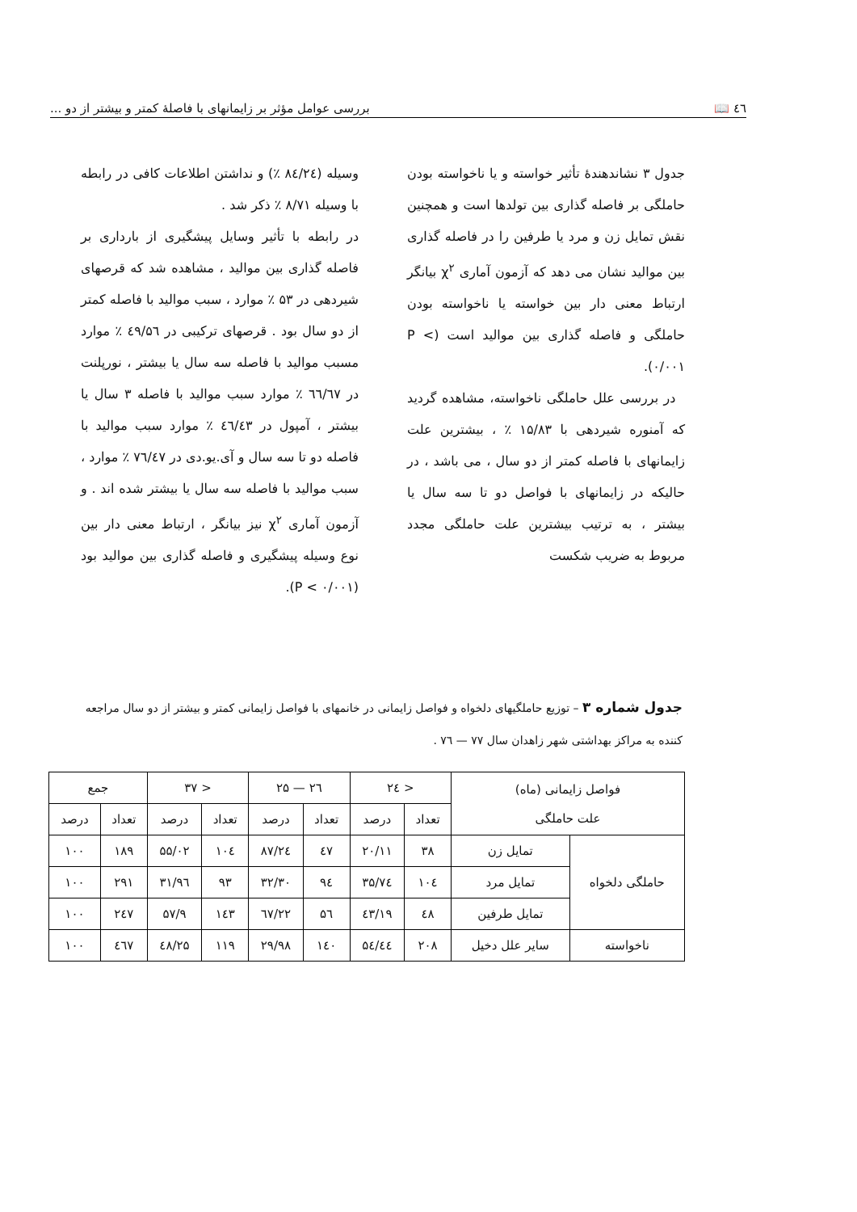٤٦ 📖 بررسی عوامل مؤثر بر زایمانهای با فاصلهٔ کمتر و بیشتر از دو ...
جدول ۳ نشاندهندهٔ تأثیر خواسته و یا ناخواسته بودن حاملگی بر فاصله گذاری بین تولدها است و همچنین نقش تمایل زن و مرد یا طرفین را در فاصله گذاری بین موالید نشان می دهد که آزمون آماری χ<sup>۲</sup> بیانگر ارتباط معنی دار بین خواسته یا ناخواسته بودن حاملگی و فاصله گذاری بین موالید است (P < ۰/۰۰۱).
در بررسی علل حاملگی ناخواسته، مشاهده گردید که آمنوره شیردهی با ۱۵/۸۳ ٪ ، بیشترین علت زایمانهای با فاصله کمتر از دو سال ، می باشد ، در حالیکه در زایمانهای با فواصل دو تا سه سال یا بیشتر ، به ترتیب بیشترین علت حاملگی مجدد مربوط به ضریب شکست
وسیله (۸٤/۲٤ ٪) و نداشتن اطلاعات کافی در رابطه با وسیله ۸/۷۱ ٪ ذکر شد .
در رابطه با تأثیر وسایل پیشگیری از بارداری بر فاصله گذاری بین موالید ، مشاهده شد که قرصهای شیردهی در ۵۳ ٪ موارد ، سبب موالید با فاصله کمتر از دو سال بود . قرصهای ترکیبی در ٤۹/۵٦ ٪ موارد مسبب موالید با فاصله سه سال یا بیشتر ، نورپلنت در ٦٦/٦۷ ٪ موارد سبب موالید با فاصله ۳ سال یا بیشتر ، آمپول در ٤٦/٤۳ ٪ موارد سبب موالید با فاصله دو تا سه سال و آی.یو.دی در ۷٦/٤۷ ٪ موارد ، سبب موالید با فاصله سه سال یا بیشتر شده اند . و آزمون آماری χ<sup>۲</sup> نیز بیانگر ، ارتباط معنی دار بین نوع وسیله پیشگیری و فاصله گذاری بین موالید بود (P < ۰/۰۰۱).
جدول شماره ۳ – توزیع حاملگیهای دلخواه و فواصل زایمانی در خانمهای با فواصل زایمانی کمتر و بیشتر از دو سال مراجعه کننده به مراکز بهداشتی شهر زاهدان سال ۷۷ — ۷٦ .
| فواصل زایمانی (ماه) علت حاملگی | | < ۲٤ | | ۲٦ — ۲۵ | | < ۳۷ | | جمع | |
| --- | --- | --- | --- | --- | --- | --- | --- | --- | --- |
| | | تعداد | درصد | تعداد | درصد | تعداد | درصد | تعداد | درصد |
| حاملگی دلخواه | تمایل زن | ۳۸ | ۲۰/۱۱ | ٤۷ | ۲٤/۸۷ | ۱۰٤ | ۵۵/۰۲ | ۱۸۹ | ۱۰۰ |
| | تمایل مرد | ۱۰٤ | ۳۵/۷٤ | ۹٤ | ۳۲/۳۰ | ۹۳ | ۳۱/۹٦ | ۲۹۱ | ۱۰۰ |
| | تمایل طرفین | ٤۸ | ۱۹/٤۳ | ۵٦ | ۲۲/٦۷ | ۱٤۳ | ۵۷/۹ | ۲٤۷ | ۱۰۰ |
| ناخواسته | سایر علل دخیل | ۲۰۸ | ٤٤/۵٤ | ۱٤۰ | ۲۹/۹۸ | ۱۱۹ | ۲۵/٤۸ | ٤٦۷ | ۱۰۰ |